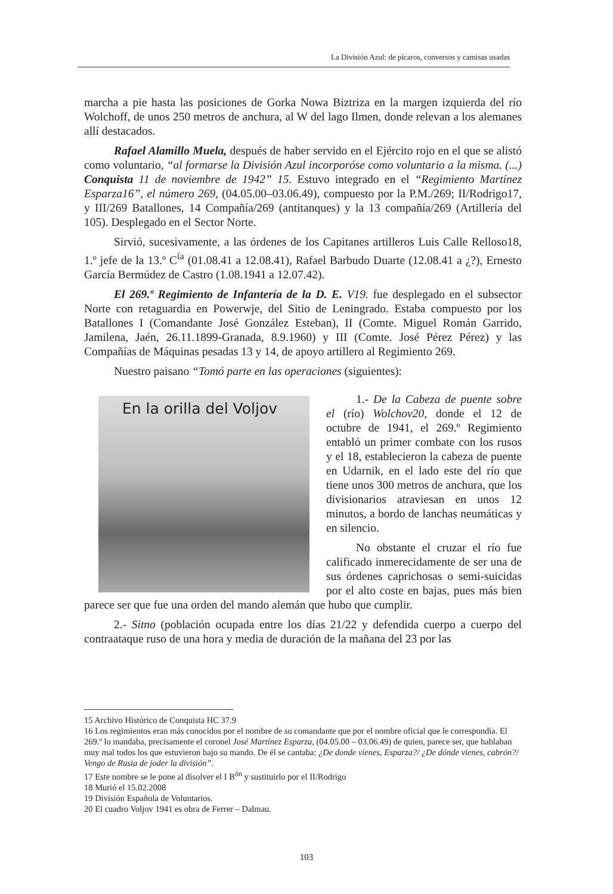La División Azul: de pícaros, conversos y camisas usadas
marcha a pie hasta las posiciones de Gorka Nowa Biztriza en la margen izquierda del río Wolchoff, de unos 250 metros de anchura, al W del lago Ilmen, donde relevan a los alemanes allí destacados.
Rafael Alamillo Muela, después de haber servido en el Ejército rojo en el que se alistó como voluntario, “al formarse la División Azul incorporóse como voluntario a la misma. (...) Conquista 11 de noviembre de 1942” 15. Estuvo integrado en el “Regimiento Martínez Esparza16”, el número 269, (04.05.00–03.06.49), compuesto por la P.M./269; II/Rodrigo17, y III/269 Batallones, 14 Compañía/269 (antitanques) y la 13 compañía/269 (Artillería del 105). Desplegado en el Sector Norte.
Sirvió, sucesivamente, a las órdenes de los Capitanes artilleros Luis Calle Relloso18, 1.º jefe de la 13.º C<sup>ía</sup> (01.08.41 a 12.08.41), Rafael Barbudo Duarte (12.08.41 a ¿?), Ernesto García Bermúdez de Castro (1.08.1941 a 12.07.42).
El 269.º Regimiento de Infantería de la D. E. V19. fue desplegado en el subsector Norte con retaguardia en Powerwje, del Sitio de Leningrado. Estaba compuesto por los Batallones I (Comandante José González Esteban), II (Comte. Miguel Román Garrido, Jamilena, Jaén, 26.11.1899-Granada, 8.9.1960) y III (Comte. José Pérez Pérez) y las Compañías de Máquinas pesadas 13 y 14, de apoyo artillero al Regimiento 269.
Nuestro paisano “Tomó parte en las operaciones (siguientes):
En la orilla del Voljov
1.- De la Cabeza de puente sobre el (río) Wolchov20, donde el 12 de octubre de 1941, el 269.º Regimiento entabló un primer combate con los rusos y el 18, establecieron la cabeza de puente en Udarnik, en el lado este del río que tiene unos 300 metros de anchura, que los divisionarios atraviesan en unos 12 minutos, a bordo de lanchas neumáticas y en silencio.
No obstante el cruzar el río fue calificado inmerecidamente de ser una de sus órdenes caprichosas o semi-suicidas por el alto coste en bajas, pues más bien parece ser que fue una orden del mando alemán que hubo que cumplir.
2.- Sitno (población ocupada entre los días 21/22 y defendida cuerpo a cuerpo del contraataque ruso de una hora y media de duración de la mañana del 23 por las
15 Archivo Histórico de Conquista HC 37.9
16 Los regimientos eran más conocidos por el nombre de su comandante que por el nombre oficial que le correspondía. El 269.º lo mandaba, precisamente el coronel José Martínez Esparza, (04.05.00 – 03.06.49) de quien, parece ser, que hablaban muy mal todos los que estuvieron bajo su mando. De él se cantaba: ¿De donde vienes, Esparza?/ ¿De dónde vienes, cabrón?/ Vengo de Rusia de joder la división”.
17 Este nombre se le pone al disolver el I B<sup>ón</sup> y sustituirlo por el II/Rodrigo
18 Murió el 15.02.2008
19 División Española de Voluntarios.
20 El cuadro Voljov 1941 es obra de Ferrer – Dalmau.
103